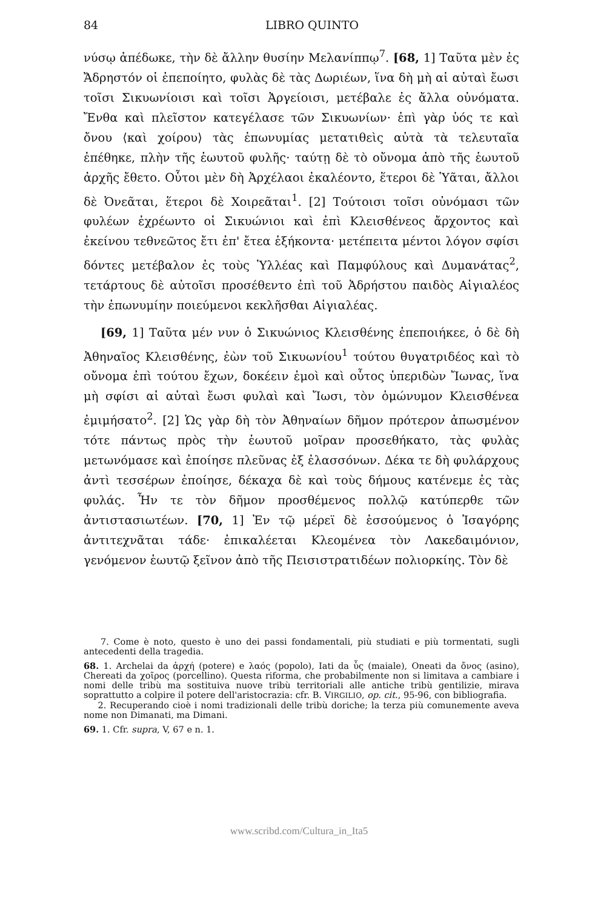84 LIBRO QUINTO
νύσῳ ἀπέδωκε, τὴν δὲ ἄλλην θυσίην Μελανίππῳ<sup>7</sup>. [68, 1] Ταῦτα μὲν ἐς Ἄδρηστόν οἱ ἐπεποίητο, φυλὰς δὲ τὰς Δωριέων, ἵνα δὴ μὴ αἱ αὐταὶ ἔωσι τοῖσι Σικυωνίοισι καὶ τοῖσι Ἀργείοισι, μετέβαλε ἐς ἄλλα οὐνόματα. Ἔνθα καὶ πλεῖστον κατεγέλασε τῶν Σικυωνίων· ἐπὶ γὰρ ὑός τε καὶ ὄνου ⟨καὶ χοίρου⟩ τὰς ἐπωνυμίας μετατιθεὶς αὐτὰ τὰ τελευταῖα ἐπέθηκε, πλὴν τῆς ἑωυτοῦ φυλῆς· ταύτῃ δὲ τὸ οὔνομα ἀπὸ τῆς ἑωυτοῦ ἀρχῆς ἔθετο. Οὗτοι μὲν δὴ Ἀρχέλαοι ἐκαλέοντο, ἕτεροι δὲ Ὑᾶται, ἄλλοι δὲ Ὀνεᾶται, ἕτεροι δὲ Χοιρεᾶται<sup>1</sup>. [2] Τούτοισι τοῖσι οὐνόμασι τῶν φυλέων ἐχρέωντο οἱ Σικυώνιοι καὶ ἐπὶ Κλεισθένεος ἄρχοντος καὶ ἐκείνου τεθνεῶτος ἔτι ἐπ' ἔτεα ἑξήκοντα· μετέπειτα μέντοι λόγον σφίσι δόντες μετέβαλον ἐς τοὺς Ὑλλέας καὶ Παμφύλους καὶ Δυμανάτας<sup>2</sup>, τετάρτους δὲ αὐτοῖσι προσέθεντο ἐπὶ τοῦ Ἀδρήστου παιδὸς Αἰγιαλέος τὴν ἐπωνυμίην ποιεύμενοι κεκλῆσθαι Αἰγιαλέας.
[69, 1] Ταῦτα μέν νυν ὁ Σικυώνιος Κλεισθένης ἐπεποιήκεε, ὁ δὲ δὴ Ἀθηναῖος Κλεισθένης, ἐὼν τοῦ Σικυωνίου<sup>1</sup> τούτου θυγατριδέος καὶ τὸ οὔνομα ἐπὶ τούτου ἔχων, δοκέειν ἐμοὶ καὶ οὗτος ὑπεριδὼν Ἴωνας, ἵνα μὴ σφίσι αἱ αὐταὶ ἔωσι φυλαὶ καὶ Ἴωσι, τὸν ὁμώνυμον Κλεισθένεα ἐμιμήσατο<sup>2</sup>. [2] Ὡς γὰρ δὴ τὸν Ἀθηναίων δῆμον πρότερον ἀπωσμένον τότε πάντως πρὸς τὴν ἑωυτοῦ μοῖραν προσεθήκατο, τὰς φυλὰς μετωνόμασε καὶ ἐποίησε πλεῦνας ἐξ ἐλασσόνων. Δέκα τε δὴ φυλάρχους ἀντὶ τεσσέρων ἐποίησε, δέκαχα δὲ καὶ τοὺς δήμους κατένεμε ἐς τὰς φυλάς. Ἦν τε τὸν δῆμον προσθέμενος πολλῷ κατύπερθε τῶν ἀντιστασιωτέων. [70, 1] Ἐν τῷ μέρεϊ δὲ ἑσσούμενος ὁ Ἰσαγόρης ἀντιτεχνᾶται τάδε· ἐπικαλέεται Κλεομένεα τὸν Λακεδαιμόνιον, γενόμενον ἑωυτῷ ξεῖνον ἀπὸ τῆς Πεισιστρατιδέων πολιορκίης. Τὸν δὲ
7. Come è noto, questo è uno dei passi fondamentali, più studiati e più tormentati, sugli antecedenti della tragedia.
68. 1. Archelai da ἀρχή (potere) e λαός (popolo), Iati da ὗς (maiale), Oneati da ὄνος (asino), Chereati da χοῖρος (porcellino). Questa riforma, che probabilmente non si limitava a cambiare i nomi delle tribù ma sostituiva nuove tribù territoriali alle antiche tribù gentilizie, mirava soprattutto a colpire il potere dell'aristocrazia: cfr. B. VIRGILIO, op. cit., 95-96, con bibliografia.
2. Recuperando cioè i nomi tradizionali delle tribù doriche; la terza più comunemente aveva nome non Dimanati, ma Dimani.
69. 1. Cfr. supra, V, 67 e n. 1.
www.scribd.com/Cultura_in_Ita5